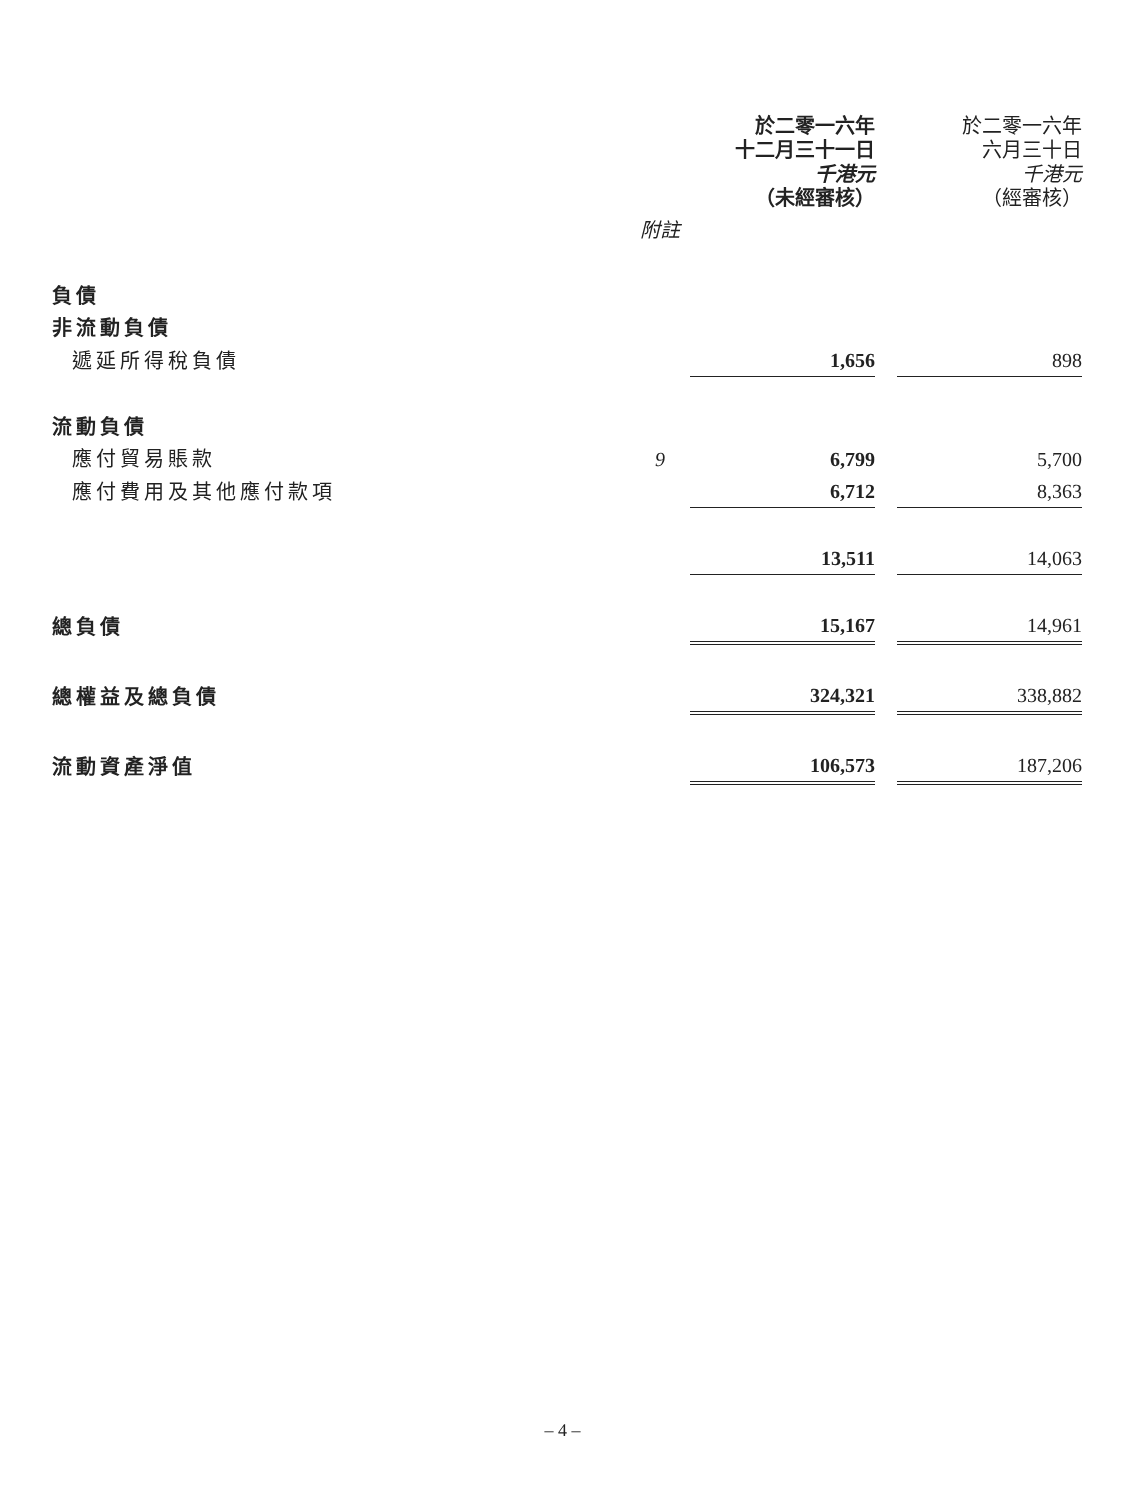| | | 於二零一六年 十二月三十一日 千港元 （未經審核） | | 於二零一六年 六月三十日 千港元 （經審核） |
| --- | --- | --- | --- | --- |
| | 附註 | | | |
| 負債 | | | | |
| 非流動負債 | | | | |
| 遞延所得稅負債 | | 1,656 | | 898 |
| 流動負債 | | | | |
| 應付貿易賬款 | 9 | 6,799 | | 5,700 |
| 應付費用及其他應付款項 | | 6,712 | | 8,363 |
| | | 13,511 | | 14,063 |
| 總負債 | | 15,167 | | 14,961 |
| 總權益及總負債 | | 324,321 | | 338,882 |
| 流動資產淨值 | | 106,573 | | 187,206 |
– 4 –